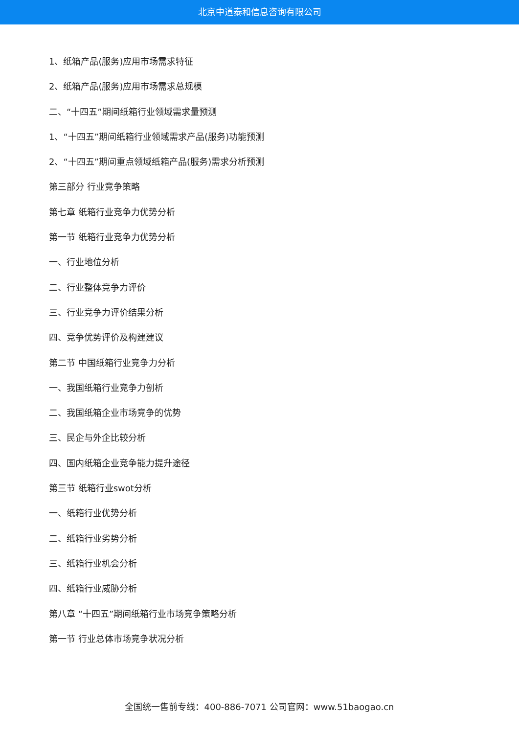北京中道泰和信息咨询有限公司
1、纸箱产品(服务)应用市场需求特征
2、纸箱产品(服务)应用市场需求总规模
二、“十四五”期间纸箱行业领域需求量预测
1、“十四五”期间纸箱行业领域需求产品(服务)功能预测
2、“十四五”期间重点领域纸箱产品(服务)需求分析预测
第三部分 行业竞争策略
第七章 纸箱行业竞争力优势分析
第一节 纸箱行业竞争力优势分析
一、行业地位分析
二、行业整体竞争力评价
三、行业竞争力评价结果分析
四、竞争优势评价及构建建议
第二节 中国纸箱行业竞争力分析
一、我国纸箱行业竞争力剖析
二、我国纸箱企业市场竞争的优势
三、民企与外企比较分析
四、国内纸箱企业竞争能力提升途径
第三节 纸箱行业swot分析
一、纸箱行业优势分析
二、纸箱行业劣势分析
三、纸箱行业机会分析
四、纸箱行业威胁分析
第八章 “十四五”期间纸箱行业市场竞争策略分析
第一节 行业总体市场竞争状况分析
全国统一售前专线：400-886-7071 公司官网：www.51baogao.cn